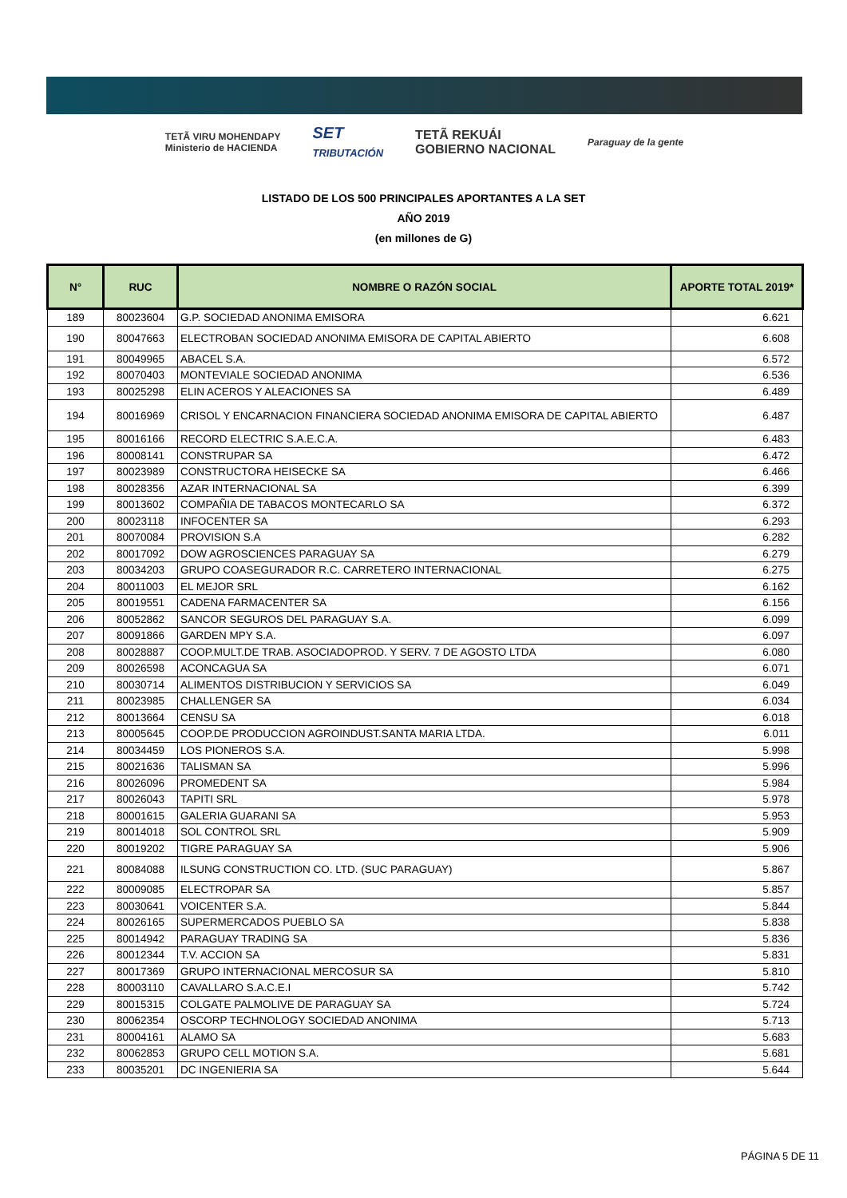TETÃ VIRU MOHENDAPY
Ministerio de HACIENDA SET
TRIBUTACIÓN TETÃ REKUÁI
GOBIERNO NACIONAL Paraguay de la gente
LISTADO DE LOS 500 PRINCIPALES APORTANTES A LA SET
AÑO 2019
(en millones de G)
| N° | RUC | NOMBRE O RAZÓN SOCIAL | APORTE TOTAL 2019* |
| --- | --- | --- | --- |
| 189 | 80023604 | G.P. SOCIEDAD ANONIMA EMISORA | 6.621 |
| 190 | 80047663 | ELECTROBAN SOCIEDAD ANONIMA EMISORA DE CAPITAL ABIERTO | 6.608 |
| 191 | 80049965 | ABACEL S.A. | 6.572 |
| 192 | 80070403 | MONTEVIALE SOCIEDAD ANONIMA | 6.536 |
| 193 | 80025298 | ELIN ACEROS Y ALEACIONES SA | 6.489 |
| 194 | 80016969 | CRISOL Y ENCARNACION FINANCIERA SOCIEDAD ANONIMA EMISORA DE CAPITAL ABIERTO | 6.487 |
| 195 | 80016166 | RECORD ELECTRIC S.A.E.C.A. | 6.483 |
| 196 | 80008141 | CONSTRUPAR SA | 6.472 |
| 197 | 80023989 | CONSTRUCTORA HEISECKE SA | 6.466 |
| 198 | 80028356 | AZAR INTERNACIONAL SA | 6.399 |
| 199 | 80013602 | COMPAÑIA DE TABACOS MONTECARLO SA | 6.372 |
| 200 | 80023118 | INFOCENTER SA | 6.293 |
| 201 | 80070084 | PROVISION S.A | 6.282 |
| 202 | 80017092 | DOW AGROSCIENCES PARAGUAY SA | 6.279 |
| 203 | 80034203 | GRUPO COASEGURADOR R.C. CARRETERO INTERNACIONAL | 6.275 |
| 204 | 80011003 | EL MEJOR SRL | 6.162 |
| 205 | 80019551 | CADENA FARMACENTER SA | 6.156 |
| 206 | 80052862 | SANCOR SEGUROS DEL PARAGUAY S.A. | 6.099 |
| 207 | 80091866 | GARDEN MPY S.A. | 6.097 |
| 208 | 80028887 | COOP.MULT.DE TRAB. ASOCIADOPROD. Y SERV. 7 DE AGOSTO LTDA | 6.080 |
| 209 | 80026598 | ACONCAGUA SA | 6.071 |
| 210 | 80030714 | ALIMENTOS DISTRIBUCION Y SERVICIOS SA | 6.049 |
| 211 | 80023985 | CHALLENGER SA | 6.034 |
| 212 | 80013664 | CENSU SA | 6.018 |
| 213 | 80005645 | COOP.DE PRODUCCION AGROINDUST.SANTA MARIA LTDA. | 6.011 |
| 214 | 80034459 | LOS PIONEROS S.A. | 5.998 |
| 215 | 80021636 | TALISMAN SA | 5.996 |
| 216 | 80026096 | PROMEDENT SA | 5.984 |
| 217 | 80026043 | TAPITI SRL | 5.978 |
| 218 | 80001615 | GALERIA GUARANI SA | 5.953 |
| 219 | 80014018 | SOL CONTROL SRL | 5.909 |
| 220 | 80019202 | TIGRE PARAGUAY SA | 5.906 |
| 221 | 80084088 | ILSUNG CONSTRUCTION CO. LTD. (SUC PARAGUAY) | 5.867 |
| 222 | 80009085 | ELECTROPAR SA | 5.857 |
| 223 | 80030641 | VOICENTER S.A. | 5.844 |
| 224 | 80026165 | SUPERMERCADOS PUEBLO SA | 5.838 |
| 225 | 80014942 | PARAGUAY TRADING SA | 5.836 |
| 226 | 80012344 | T.V. ACCION SA | 5.831 |
| 227 | 80017369 | GRUPO INTERNACIONAL MERCOSUR SA | 5.810 |
| 228 | 80003110 | CAVALLARO S.A.C.E.I | 5.742 |
| 229 | 80015315 | COLGATE PALMOLIVE DE PARAGUAY SA | 5.724 |
| 230 | 80062354 | OSCORP TECHNOLOGY SOCIEDAD ANONIMA | 5.713 |
| 231 | 80004161 | ALAMO SA | 5.683 |
| 232 | 80062853 | GRUPO CELL MOTION S.A. | 5.681 |
| 233 | 80035201 | DC INGENIERIA SA | 5.644 |
PÁGINA 5 DE 11